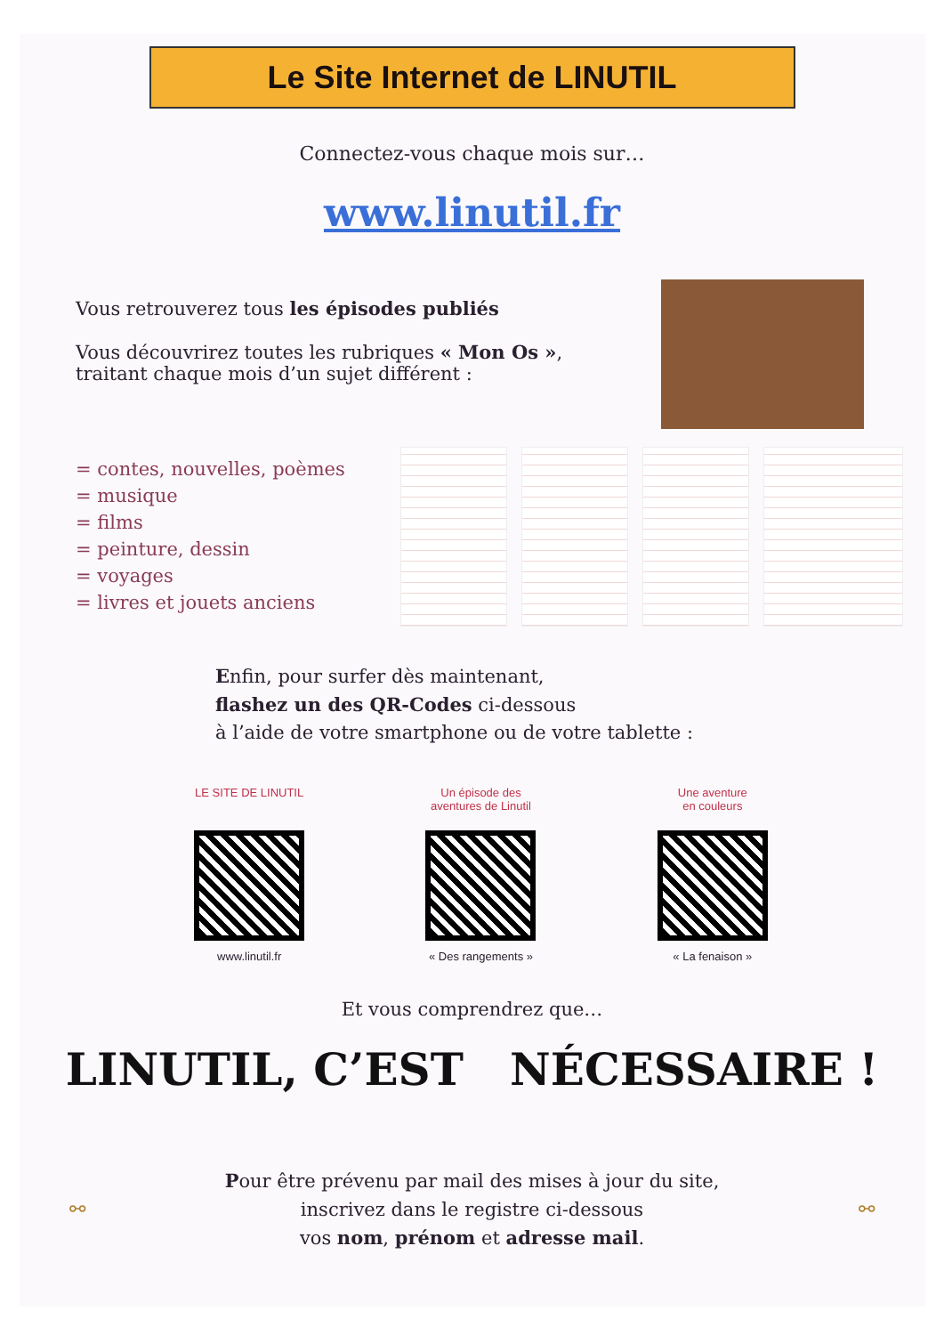Le Site Internet de LINUTIL
Connectez-vous chaque mois sur…
www.linutil.fr
Vous retrouverez tous les épisodes publiés
Vous découvrirez toutes les rubriques « Mon Os »,
traitant chaque mois d’un sujet différent :
= contes, nouvelles, poèmes
= musique
= films
= peinture, dessin
= voyages
= livres et jouets anciens
Enfin, pour surfer dès maintenant,
flashez un des QR-Codes ci-dessous
à l’aide de votre smartphone ou de votre tablette :
LE SITE DE LINUTIL
www.linutil.fr
Un épisode des
aventures de Linutil
« Des rangements »
Une aventure
en couleurs
« La fenaison »
Et vous comprendrez que…
LINUTIL, C’EST NÉCESSAIRE !
⚯
Pour être prévenu par mail des mises à jour du site,
inscrivez dans le registre ci-dessous
vos nom, prénom et adresse mail.
⚯